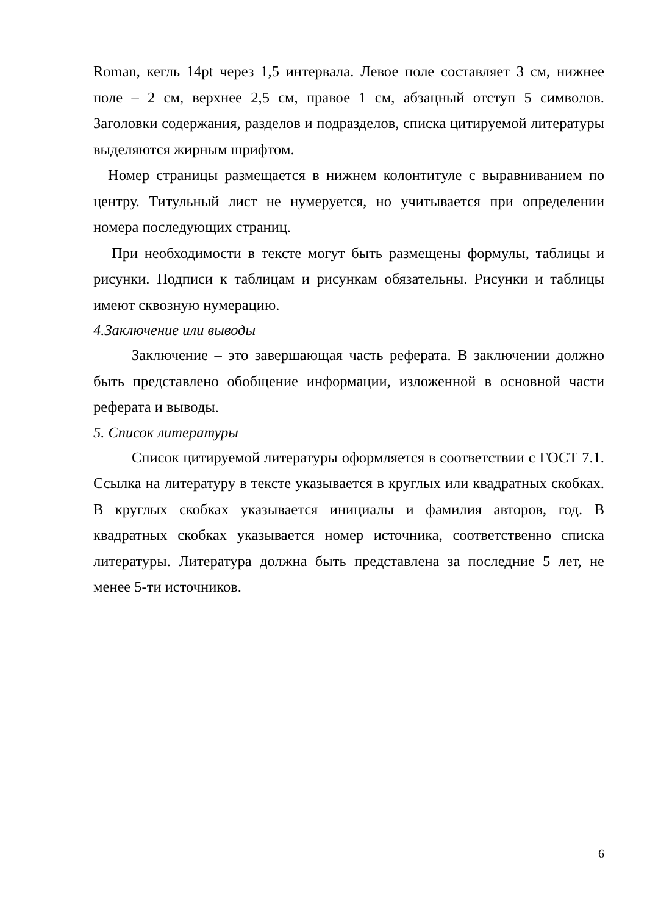Roman, кегль 14pt через 1,5 интервала. Левое поле составляет 3 см, нижнее поле – 2 см, верхнее 2,5 см, правое 1 см, абзацный отступ 5 символов. Заголовки содержания, разделов и подразделов, списка цитируемой литературы выделяются жирным шрифтом.
Номер страницы размещается в нижнем колонтитуле с выравниванием по центру. Титульный лист не нумеруется, но учитывается при определении номера последующих страниц.
При необходимости в тексте могут быть размещены формулы, таблицы и рисунки. Подписи к таблицам и рисункам обязательны. Рисунки и таблицы имеют сквозную нумерацию.
4.Заключение или выводы
Заключение – это завершающая часть реферата. В заключении должно быть представлено обобщение информации, изложенной в основной части реферата и выводы.
5. Список литературы
Список цитируемой литературы оформляется в соответствии с ГОСТ 7.1. Ссылка на литературу в тексте указывается в круглых или квадратных скобках. В круглых скобках указывается инициалы и фамилия авторов, год. В квадратных скобках указывается номер источника, соответственно списка литературы. Литература должна быть представлена за последние 5 лет, не менее 5-ти источников.
6